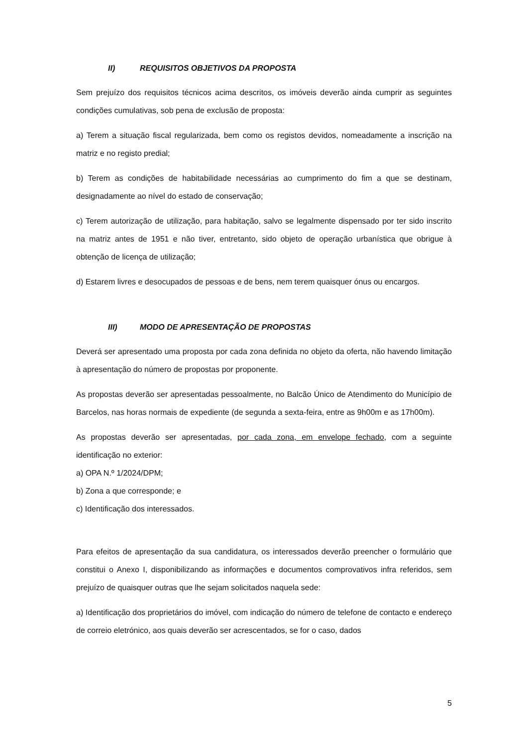II) REQUISITOS OBJETIVOS DA PROPOSTA
Sem prejuízo dos requisitos técnicos acima descritos, os imóveis deverão ainda cumprir as seguintes condições cumulativas, sob pena de exclusão de proposta:
a) Terem a situação fiscal regularizada, bem como os registos devidos, nomeadamente a inscrição na matriz e no registo predial;
b) Terem as condições de habitabilidade necessárias ao cumprimento do fim a que se destinam, designadamente ao nível do estado de conservação;
c) Terem autorização de utilização, para habitação, salvo se legalmente dispensado por ter sido inscrito na matriz antes de 1951 e não tiver, entretanto, sido objeto de operação urbanística que obrigue à obtenção de licença de utilização;
d) Estarem livres e desocupados de pessoas e de bens, nem terem quaisquer ónus ou encargos.
III) MODO DE APRESENTAÇÃO DE PROPOSTAS
Deverá ser apresentado uma proposta por cada zona definida no objeto da oferta, não havendo limitação à apresentação do número de propostas por proponente.
As propostas deverão ser apresentadas pessoalmente, no Balcão Único de Atendimento do Município de Barcelos, nas horas normais de expediente (de segunda a sexta-feira, entre as 9h00m e as 17h00m).
As propostas deverão ser apresentadas, por cada zona, em envelope fechado, com a seguinte identificação no exterior:
a) OPA N.º 1/2024/DPM;
b) Zona a que corresponde; e
c) Identificação dos interessados.
Para efeitos de apresentação da sua candidatura, os interessados deverão preencher o formulário que constitui o Anexo I, disponibilizando as informações e documentos comprovativos infra referidos, sem prejuízo de quaisquer outras que lhe sejam solicitados naquela sede:
a) Identificação dos proprietários do imóvel, com indicação do número de telefone de contacto e endereço de correio eletrónico, aos quais deverão ser acrescentados, se for o caso, dados
5